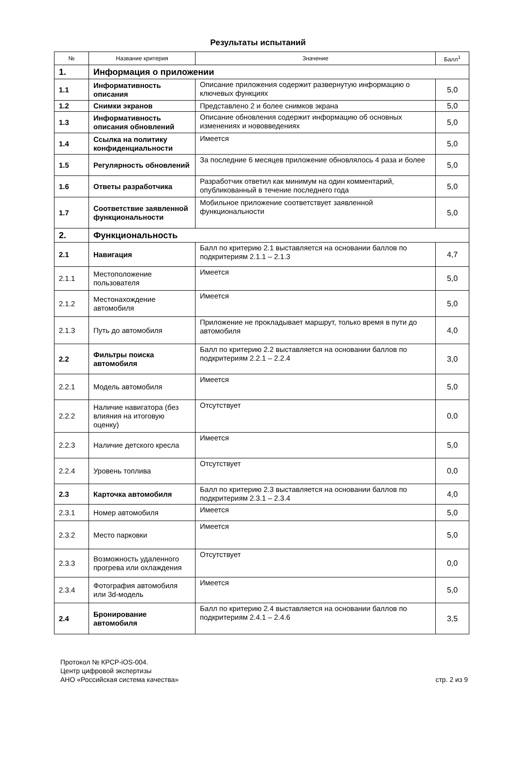Результаты испытаний
| № | Название критерия | Значение | Балл<sup>1</sup> |
| --- | --- | --- | --- |
| 1. | Информация о приложении | | |
| 1.1 | Информативность описания | Описание приложения содержит развернутую информацию о ключевых функциях | 5,0 |
| 1.2 | Снимки экранов | Представлено 2 и более снимков экрана | 5,0 |
| 1.3 | Информативность описания обновлений | Описание обновления содержит информацию об основных изменениях и нововведениях | 5,0 |
| 1.4 | Ссылка на политику конфиденциальности | Имеется | 5,0 |
| 1.5 | Регулярность обновлений | За последние 6 месяцев приложение обновлялось 4 раза и более | 5,0 |
| 1.6 | Ответы разработчика | Разработчик ответил как минимум на один комментарий, опубликованный в течение последнего года | 5,0 |
| 1.7 | Соответствие заявленной функциональности | Мобильное приложение соответствует заявленной функциональности | 5,0 |
| 2. | Функциональность | | |
| 2.1 | Навигация | Балл по критерию 2.1 выставляется на основании баллов по подкритериям 2.1.1 – 2.1.3 | 4,7 |
| 2.1.1 | Местоположение пользователя | Имеется | 5,0 |
| 2.1.2 | Местонахождение автомобиля | Имеется | 5,0 |
| 2.1.3 | Путь до автомобиля | Приложение не прокладывает маршрут, только время в пути до автомобиля | 4,0 |
| 2.2 | Фильтры поиска автомобиля | Балл по критерию 2.2 выставляется на основании баллов по подкритериям 2.2.1 – 2.2.4 | 3,0 |
| 2.2.1 | Модель автомобиля | Имеется | 5,0 |
| 2.2.2 | Наличие навигатора (без влияния на итоговую оценку) | Отсутствует | 0,0 |
| 2.2.3 | Наличие детского кресла | Имеется | 5,0 |
| 2.2.4 | Уровень топлива | Отсутствует | 0,0 |
| 2.3 | Карточка автомобиля | Балл по критерию 2.3 выставляется на основании баллов по подкритериям 2.3.1 – 2.3.4 | 4,0 |
| 2.3.1 | Номер автомобиля | Имеется | 5,0 |
| 2.3.2 | Место парковки | Имеется | 5,0 |
| 2.3.3 | Возможность удаленного прогрева или охлаждения | Отсутствует | 0,0 |
| 2.3.4 | Фотография автомобиля или 3d-модель | Имеется | 5,0 |
| 2.4 | Бронирование автомобиля | Балл по критерию 2.4 выставляется на основании баллов по подкритериям 2.4.1 – 2.4.6 | 3,5 |
Протокол № КРСР-iOS-004.
Центр цифровой экспертизы
АНО «Российская система качества»
стр. 2 из 9